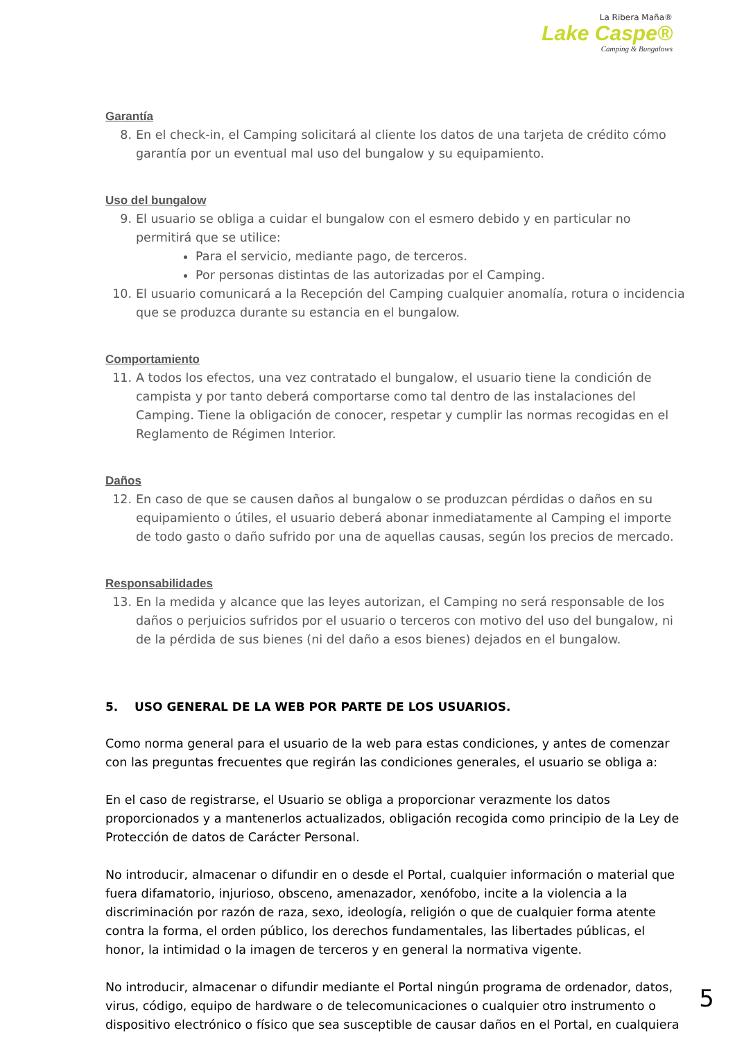La Ribera Maña®
Lake Caspe®
Camping & Bungalows
Garantía
8. En el check-in, el Camping solicitará al cliente los datos de una tarjeta de crédito cómo garantía por un eventual mal uso del bungalow y su equipamiento.
Uso del bungalow
9. El usuario se obliga a cuidar el bungalow con el esmero debido y en particular no permitirá que se utilice:
Para el servicio, mediante pago, de terceros.
Por personas distintas de las autorizadas por el Camping.
10. El usuario comunicará a la Recepción del Camping cualquier anomalía, rotura o incidencia que se produzca durante su estancia en el bungalow.
Comportamiento
11. A todos los efectos, una vez contratado el bungalow, el usuario tiene la condición de campista y por tanto deberá comportarse como tal dentro de las instalaciones del Camping. Tiene la obligación de conocer, respetar y cumplir las normas recogidas en el Reglamento de Régimen Interior.
Daños
12. En caso de que se causen daños al bungalow o se produzcan pérdidas o daños en su equipamiento o útiles, el usuario deberá abonar inmediatamente al Camping el importe de todo gasto o daño sufrido por una de aquellas causas, según los precios de mercado.
Responsabilidades
13. En la medida y alcance que las leyes autorizan, el Camping no será responsable de los daños o perjuicios sufridos por el usuario o terceros con motivo del uso del bungalow, ni de la pérdida de sus bienes (ni del daño a esos bienes) dejados en el bungalow.
5. USO GENERAL DE LA WEB POR PARTE DE LOS USUARIOS.
Como norma general para el usuario de la web para estas condiciones, y antes de comenzar con las preguntas frecuentes que regirán las condiciones generales, el usuario se obliga a:
En el caso de registrarse, el Usuario se obliga a proporcionar verazmente los datos proporcionados y a mantenerlos actualizados, obligación recogida como principio de la Ley de Protección de datos de Carácter Personal.
No introducir, almacenar o difundir en o desde el Portal, cualquier información o material que fuera difamatorio, injurioso, obsceno, amenazador, xenófobo, incite a la violencia a la discriminación por razón de raza, sexo, ideología, religión o que de cualquier forma atente contra la forma, el orden público, los derechos fundamentales, las libertades públicas, el honor, la intimidad o la imagen de terceros y en general la normativa vigente.
No introducir, almacenar o difundir mediante el Portal ningún programa de ordenador, datos, virus, código, equipo de hardware o de telecomunicaciones o cualquier otro instrumento o dispositivo electrónico o físico que sea susceptible de causar daños en el Portal, en cualquiera
5